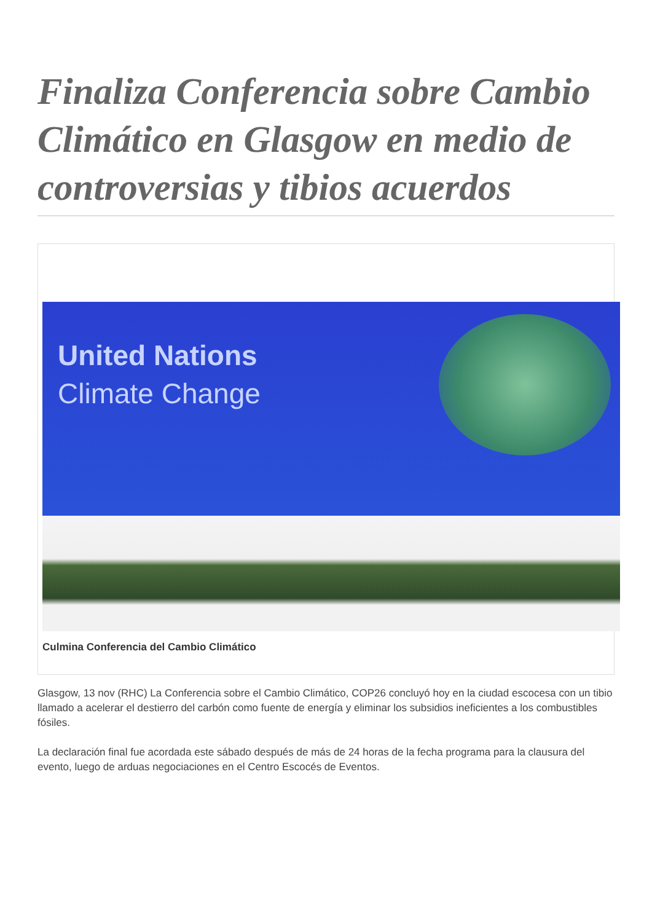Finaliza Conferencia sobre Cambio Climático en Glasgow en medio de controversias y tibios acuerdos
United Nations
Climate Change
Culmina Conferencia del Cambio Climático
Glasgow, 13 nov (RHC) La Conferencia sobre el Cambio Climático, COP26 concluyó hoy en la ciudad escocesa con un tibio llamado a acelerar el destierro del carbón como fuente de energía y eliminar los subsidios ineficientes a los combustibles fósiles.
La declaración final fue acordada este sábado después de más de 24 horas de la fecha programa para la clausura del evento, luego de arduas negociaciones en el Centro Escocés de Eventos.